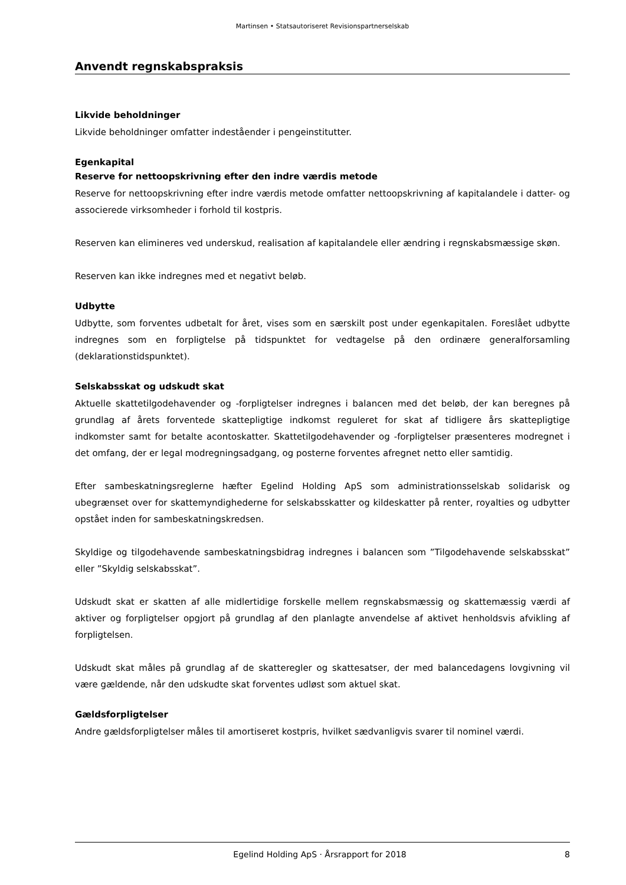Martinsen • Statsautoriseret Revisionspartnerselskab
Anvendt regnskabspraksis
Likvide beholdninger
Likvide beholdninger omfatter indeståender i pengeinstitutter.
Egenkapital
Reserve for nettoopskrivning efter den indre værdis metode
Reserve for nettoopskrivning efter indre værdis metode omfatter nettoopskrivning af kapitalandele i datter- og associerede virksomheder i forhold til kostpris.
Reserven kan elimineres ved underskud, realisation af kapitalandele eller ændring i regnskabsmæssige skøn.
Reserven kan ikke indregnes med et negativt beløb.
Udbytte
Udbytte, som forventes udbetalt for året, vises som en særskilt post under egenkapitalen. Foreslået udbytte indregnes som en forpligtelse på tidspunktet for vedtagelse på den ordinære generalforsamling (deklarationstidspunktet).
Selskabsskat og udskudt skat
Aktuelle skattetilgodehavender og -forpligtelser indregnes i balancen med det beløb, der kan beregnes på grundlag af årets forventede skattepligtige indkomst reguleret for skat af tidligere års skattepligtige indkomster samt for betalte acontoskatter. Skattetilgodehavender og -forpligtelser præsenteres modregnet i det omfang, der er legal modregningsadgang, og posterne forventes afregnet netto eller samtidig.
Efter sambeskatningsreglerne hæfter Egelind Holding ApS som administrationsselskab solidarisk og ubegrænset over for skattemyndighederne for selskabsskatter og kildeskatter på renter, royalties og udbytter opstået inden for sambeskatningskredsen.
Skyldige og tilgodehavende sambeskatningsbidrag indregnes i balancen som ”Tilgodehavende selskabsskat” eller ”Skyldig selskabsskat”.
Udskudt skat er skatten af alle midlertidige forskelle mellem regnskabsmæssig og skattemæssig værdi af aktiver og forpligtelser opgjort på grundlag af den planlagte anvendelse af aktivet henholdsvis afvikling af forpligtelsen.
Udskudt skat måles på grundlag af de skatteregler og skattesatser, der med balancedagens lovgivning vil være gældende, når den udskudte skat forventes udløst som aktuel skat.
Gældsforpligtelser
Andre gældsforpligtelser måles til amortiseret kostpris, hvilket sædvanligvis svarer til nominel værdi.
Egelind Holding ApS · Årsrapport for 2018 8